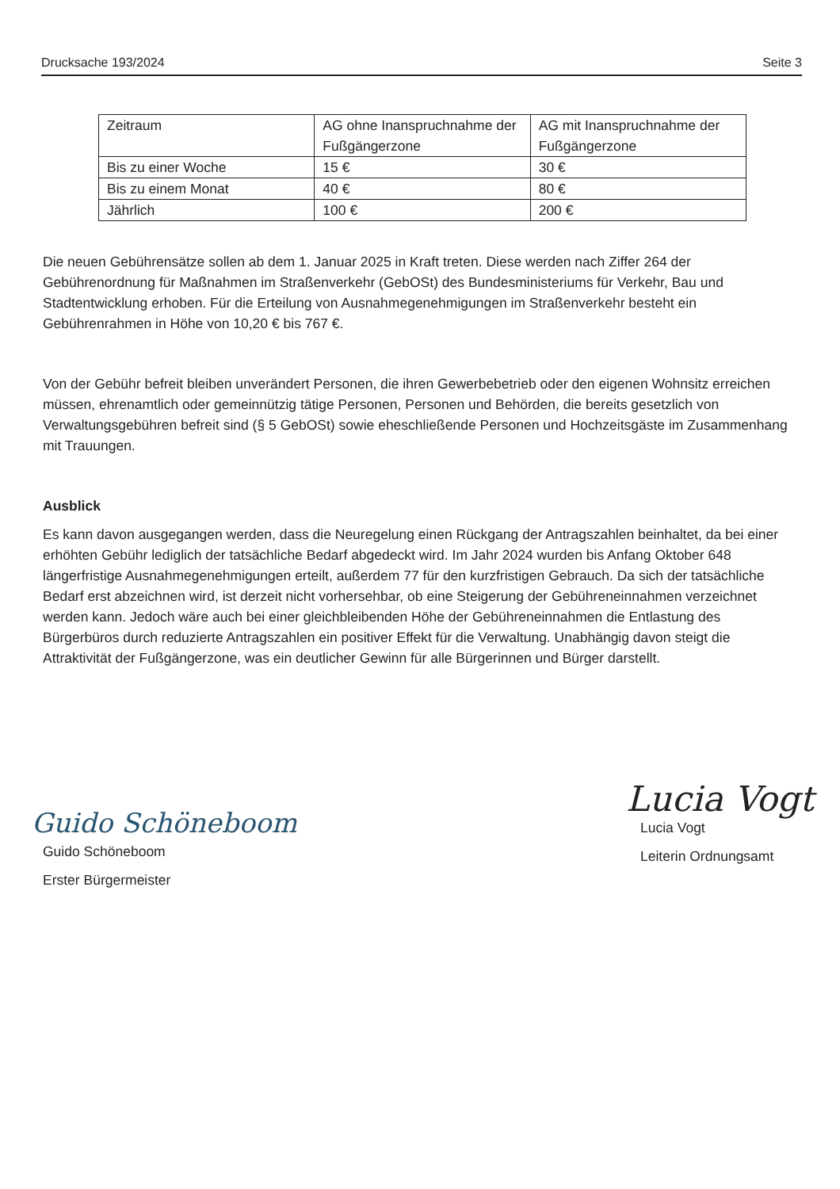Drucksache 193/2024 Seite 3
| Zeitraum | AG ohne Inanspruchnahme der Fußgängerzone | AG mit Inanspruchnahme der Fußgängerzone |
| Bis zu einer Woche | 15 € | 30 € |
| Bis zu einem Monat | 40 € | 80 € |
| Jährlich | 100 € | 200 € |
Die neuen Gebührensätze sollen ab dem 1. Januar 2025 in Kraft treten. Diese werden nach Ziffer 264 der Gebührenordnung für Maßnahmen im Straßenverkehr (GebOSt) des Bundesministeriums für Verkehr, Bau und Stadtentwicklung erhoben. Für die Erteilung von Ausnahmegenehmigungen im Straßenverkehr besteht ein Gebührenrahmen in Höhe von 10,20 € bis 767 €.
Von der Gebühr befreit bleiben unverändert Personen, die ihren Gewerbebetrieb oder den eigenen Wohnsitz erreichen müssen, ehrenamtlich oder gemeinnützig tätige Personen, Personen und Behörden, die bereits gesetzlich von Verwaltungsgebühren befreit sind (§ 5 GebOSt) sowie eheschließende Personen und Hochzeitsgäste im Zusammenhang mit Trauungen.
Ausblick
Es kann davon ausgegangen werden, dass die Neuregelung einen Rückgang der Antragszahlen beinhaltet, da bei einer erhöhten Gebühr lediglich der tatsächliche Bedarf abgedeckt wird. Im Jahr 2024 wurden bis Anfang Oktober 648 längerfristige Ausnahmegenehmigungen erteilt, außerdem 77 für den kurzfristigen Gebrauch. Da sich der tatsächliche Bedarf erst abzeichnen wird, ist derzeit nicht vorhersehbar, ob eine Steigerung der Gebühreneinnahmen verzeichnet werden kann. Jedoch wäre auch bei einer gleichbleibenden Höhe der Gebühreneinnahmen die Entlastung des Bürgerbüros durch reduzierte Antragszahlen ein positiver Effekt für die Verwaltung. Unabhängig davon steigt die Attraktivität der Fußgängerzone, was ein deutlicher Gewinn für alle Bürgerinnen und Bürger darstellt.
Guido Schöneboom
Guido Schöneboom
Erster Bürgermeister
Lucia Vogt
Lucia Vogt
Leiterin Ordnungsamt